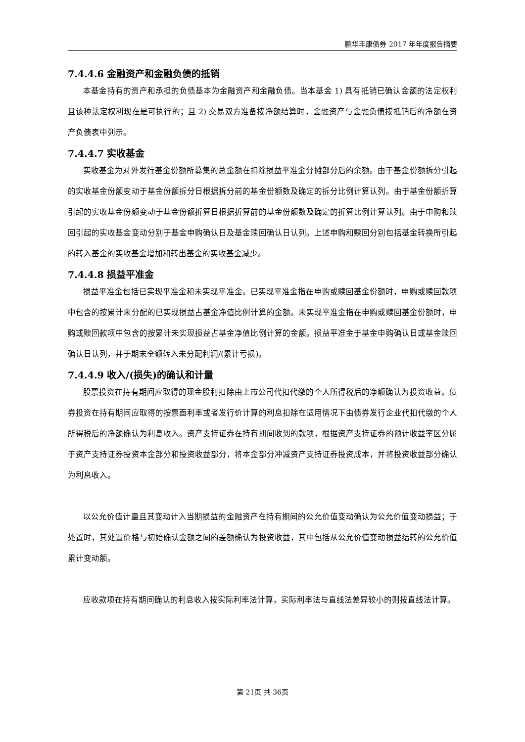鹏华丰康债券 2017 年年度报告摘要
7.4.4.6 金融资产和金融负债的抵销
本基金持有的资产和承担的负债基本为金融资产和金融负债。当本基金 1) 具有抵销已确认金额的法定权利且该种法定权利现在是可执行的；且 2) 交易双方准备按净额结算时，金融资产与金融负债按抵销后的净额在资产负债表中列示。
7.4.4.7 实收基金
实收基金为对外发行基金份额所募集的总金额在扣除损益平准金分摊部分后的余额。由于基金份额拆分引起的实收基金份额变动于基金份额拆分日根据拆分前的基金份额数及确定的拆分比例计算认列。由于基金份额折算引起的实收基金份额变动于基金份额折算日根据折算前的基金份额数及确定的折算比例计算认列。由于申购和赎回引起的实收基金变动分别于基金申购确认日及基金赎回确认日认列。上述申购和赎回分别包括基金转换所引起的转入基金的实收基金增加和转出基金的实收基金减少。
7.4.4.8 损益平准金
损益平准金包括已实现平准金和未实现平准金。已实现平准金指在申购或赎回基金份额时，申购或赎回款项中包含的按累计未分配的已实现损益占基金净值比例计算的金额。未实现平准金指在申购或赎回基金份额时，申购或赎回款项中包含的按累计未实现损益占基金净值比例计算的金额。损益平准金于基金申购确认日或基金赎回确认日认列，并于期末全额转入未分配利润/(累计亏损)。
7.4.4.9 收入/(损失)的确认和计量
股票投资在持有期间应取得的现金股利扣除由上市公司代扣代缴的个人所得税后的净额确认为投资收益。债券投资在持有期间应取得的按票面利率或者发行价计算的利息扣除在适用情况下由债券发行企业代扣代缴的个人所得税后的净额确认为利息收入。资产支持证券在持有期间收到的款项，根据资产支持证券的预计收益率区分属于资产支持证券投资本金部分和投资收益部分，将本金部分冲减资产支持证券投资成本，并将投资收益部分确认为利息收入。
以公允价值计量且其变动计入当期损益的金融资产在持有期间的公允价值变动确认为公允价值变动损益；于处置时，其处置价格与初始确认金额之间的差额确认为投资收益，其中包括从公允价值变动损益结转的公允价值累计变动额。
应收款项在持有期间确认的利息收入按实际利率法计算，实际利率法与直线法差异较小的则按直线法计算。
第 21页 共 36页